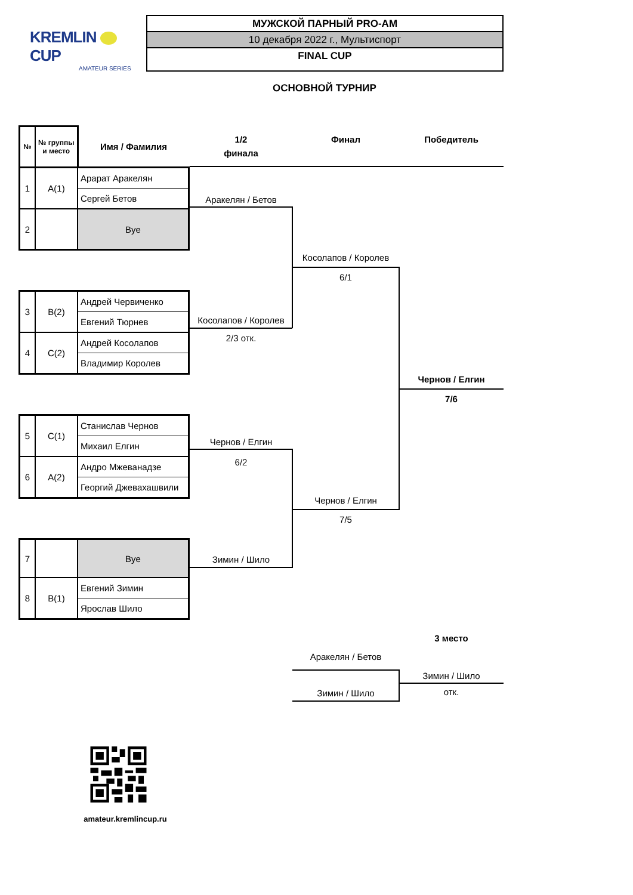KREMLIN CUP
AMATEUR SERIES
МУЖСКОЙ ПАРНЫЙ PRO-AM
10 декабря 2022 г., Мультиспорт
FINAL CUP
ОСНОВНОЙ ТУРНИР
| № | № группы и место | Имя / Фамилия |
| --- | --- | --- |
| 1 | A(1) | Арарат Аракелян |
| | | Сергей Бетов |
| 2 | | Bye |
| 3 | B(2) | Андрей Червиченко |
| | | Евгений Тюрнев |
| 4 | C(2) | Андрей Косолапов |
| | | Владимир Королев |
| 5 | C(1) | Станислав Чернов |
| | | Михаил Елгин |
| 6 | A(2) | Андро Мжеванадзе |
| | | Георгий Джевахашвили |
| 7 | | Bye |
| 8 | B(1) | Евгений Зимин |
| | | Ярослав Шило |
1/2
финала
Аракелян / Бетов
Косолапов / Королев
2/3 отк.
Чернов / Елгин
6/2
Зимин / Шило
Финал
Косолапов / Королев
6/1
Чернов / Елгин
7/5
Аракелян / Бетов
Зимин / Шило
Победитель
Чернов / Елгин
7/6
3 место
Зимин / Шило
отк.
amateur.kremlincup.ru